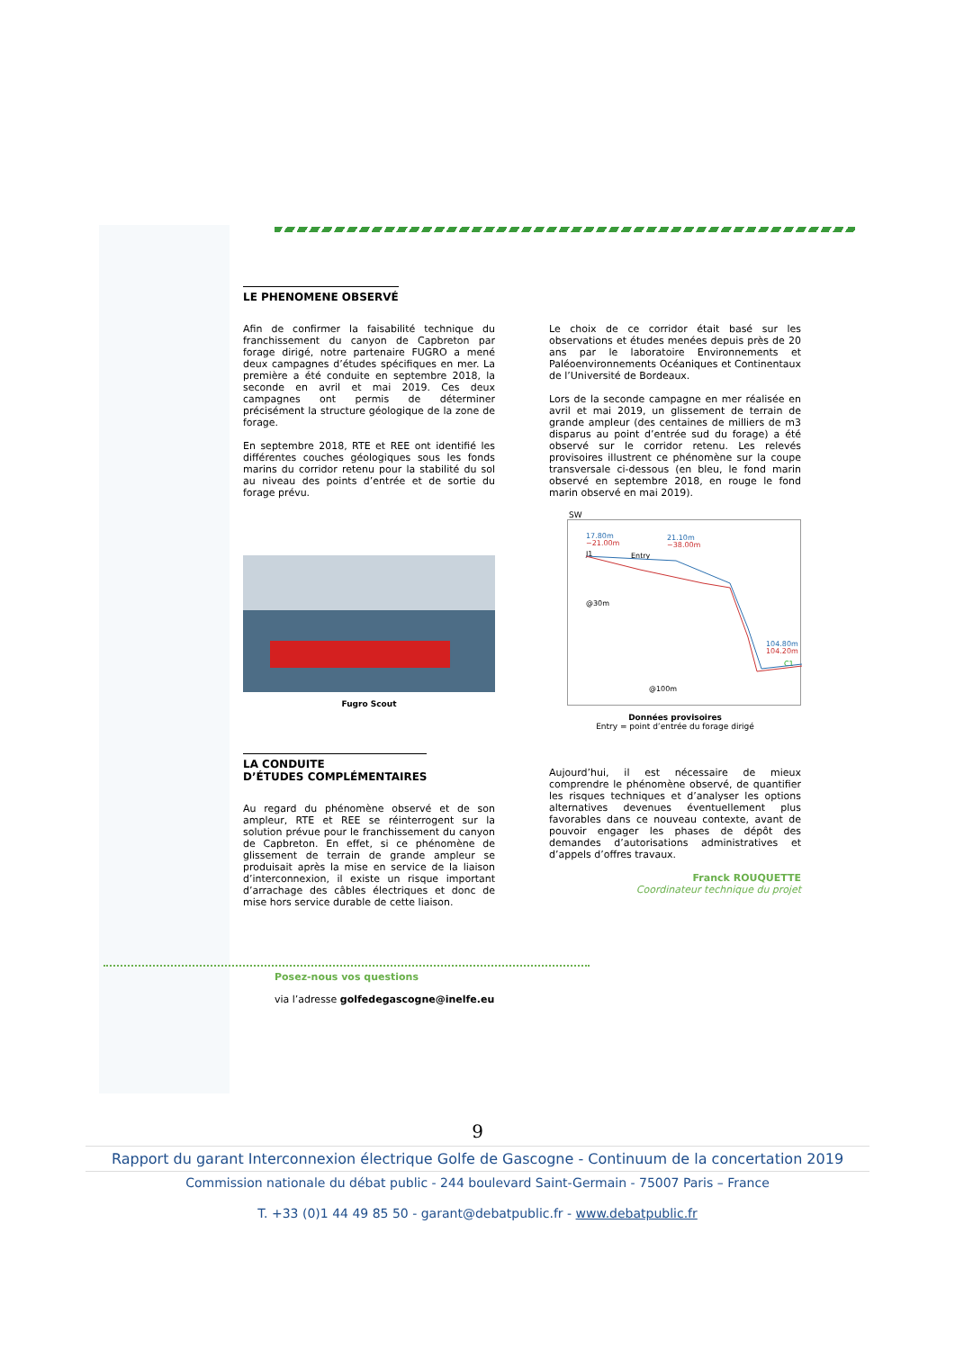LE PHENOMENE OBSERVÉ
Afin de confirmer la faisabilité technique du franchissement du canyon de Capbreton par forage dirigé, notre partenaire FUGRO a mené deux campagnes d’études spécifiques en mer. La première a été conduite en septembre 2018, la seconde en avril et mai 2019. Ces deux campagnes ont permis de déterminer précisément la structure géologique de la zone de forage.
En septembre 2018, RTE et REE ont identifié les différentes couches géologiques sous les fonds marins du corridor retenu pour la stabilité du sol au niveau des points d’entrée et de sortie du forage prévu.
Fugro Scout
LA CONDUITE
D’ÉTUDES COMPLÉMENTAIRES
Au regard du phénomène observé et de son ampleur, RTE et REE se réinterrogent sur la solution prévue pour le franchissement du canyon de Capbreton. En effet, si ce phénomène de glissement de terrain de grande ampleur se produisait après la mise en service de la liaison d’interconnexion, il existe un risque important d’arrachage des câbles électriques et donc de mise hors service durable de cette liaison.
Le choix de ce corridor était basé sur les observations et études menées depuis près de 20 ans par le laboratoire Environnements et Paléoenvironnements Océaniques et Continentaux de l’Université de Bordeaux.
Lors de la seconde campagne en mer réalisée en avril et mai 2019, un glissement de terrain de grande ampleur (des centaines de milliers de m3 disparus au point d’entrée sud du forage) a été observé sur le corridor retenu. Les relevés provisoires illustrent ce phénomène sur la coupe transversale ci-dessous (en bleu, le fond marin observé en septembre 2018, en rouge le fond marin observé en mai 2019).
SW
17.80m
−21.00m
21.10m
−38.00m
J1
Entry
@30m
@100m
104.80m
104.20m
C1
Données provisoires
Entry = point d’entrée du forage dirigé
Aujourd’hui, il est nécessaire de mieux comprendre le phénomène observé, de quantifier les risques techniques et d’analyser les options alternatives devenues éventuellement plus favorables dans ce nouveau contexte, avant de pouvoir engager les phases de dépôt des demandes d’autorisations administratives et d’appels d’offres travaux.
Franck ROUQUETTE
Coordinateur technique du projet
Posez-nous vos questions
via l’adresse golfedegascogne@inelfe.eu
9
Rapport du garant Interconnexion électrique Golfe de Gascogne - Continuum de la concertation 2019
Commission nationale du débat public - 244 boulevard Saint-Germain - 75007 Paris – France
T. +33 (0)1 44 49 85 50 - garant@debatpublic.fr - www.debatpublic.fr